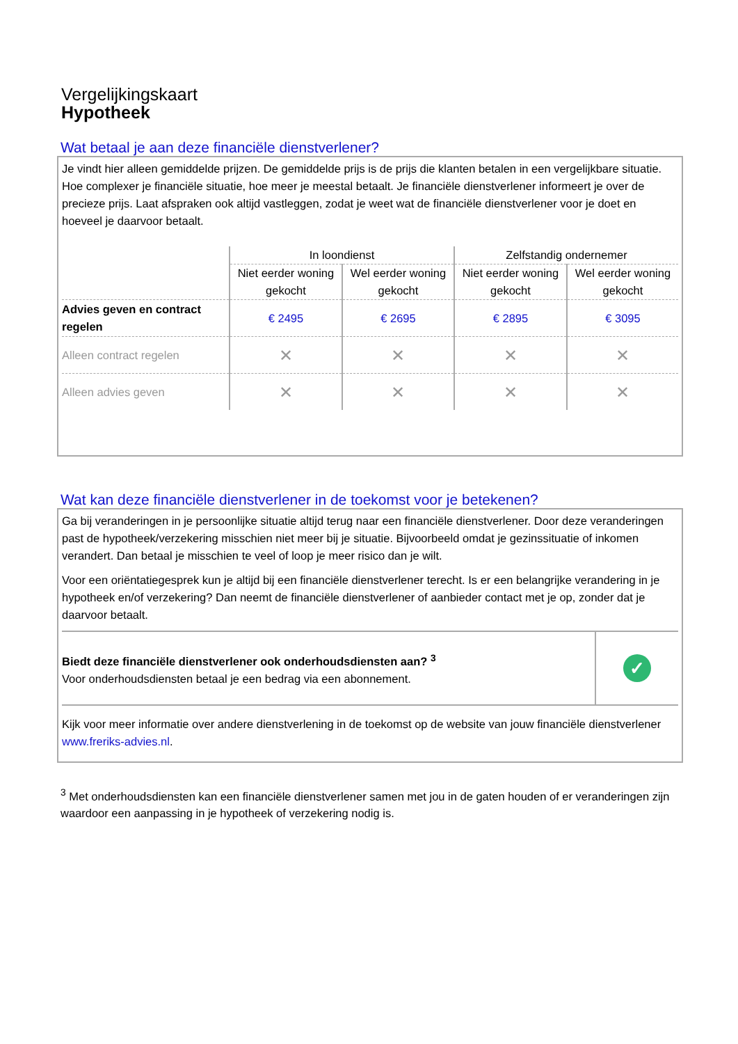Vergelijkingskaart
Hypotheek
Wat betaal je aan deze financiële dienstverlener?
Je vindt hier alleen gemiddelde prijzen. De gemiddelde prijs is de prijs die klanten betalen in een vergelijkbare situatie. Hoe complexer je financiële situatie, hoe meer je meestal betaalt. Je financiële dienstverlener informeert je over de precieze prijs. Laat afspraken ook altijd vastleggen, zodat je weet wat de financiële dienstverlener voor je doet en hoeveel je daarvoor betaalt.
| | In loondienst | | Zelfstandig ondernemer | |
| --- | --- | --- | --- | --- |
| | Niet eerder woning gekocht | Wel eerder woning gekocht | Niet eerder woning gekocht | Wel eerder woning gekocht |
| Advies geven en contract regelen | € 2495 | € 2695 | € 2895 | € 3095 |
| Alleen contract regelen | ✕ | ✕ | ✕ | ✕ |
| Alleen advies geven | ✕ | ✕ | ✕ | ✕ |
Wat kan deze financiële dienstverlener in de toekomst voor je betekenen?
Ga bij veranderingen in je persoonlijke situatie altijd terug naar een financiële dienstverlener. Door deze veranderingen past de hypotheek/verzekering misschien niet meer bij je situatie. Bijvoorbeeld omdat je gezinssituatie of inkomen verandert. Dan betaal je misschien te veel of loop je meer risico dan je wilt.
Voor een oriëntatiegesprek kun je altijd bij een financiële dienstverlener terecht. Is er een belangrijke verandering in je hypotheek en/of verzekering? Dan neemt de financiële dienstverlener of aanbieder contact met je op, zonder dat je daarvoor betaalt.
Biedt deze financiële dienstverlener ook onderhoudsdiensten aan? <sup>3</sup>
Voor onderhoudsdiensten betaal je een bedrag via een abonnement.
✓
Kijk voor meer informatie over andere dienstverlening in de toekomst op de website van jouw financiële dienstverlener www.freriks-advies.nl.
<sup>3</sup> Met onderhoudsdiensten kan een financiële dienstverlener samen met jou in de gaten houden of er veranderingen zijn waardoor een aanpassing in je hypotheek of verzekering nodig is.